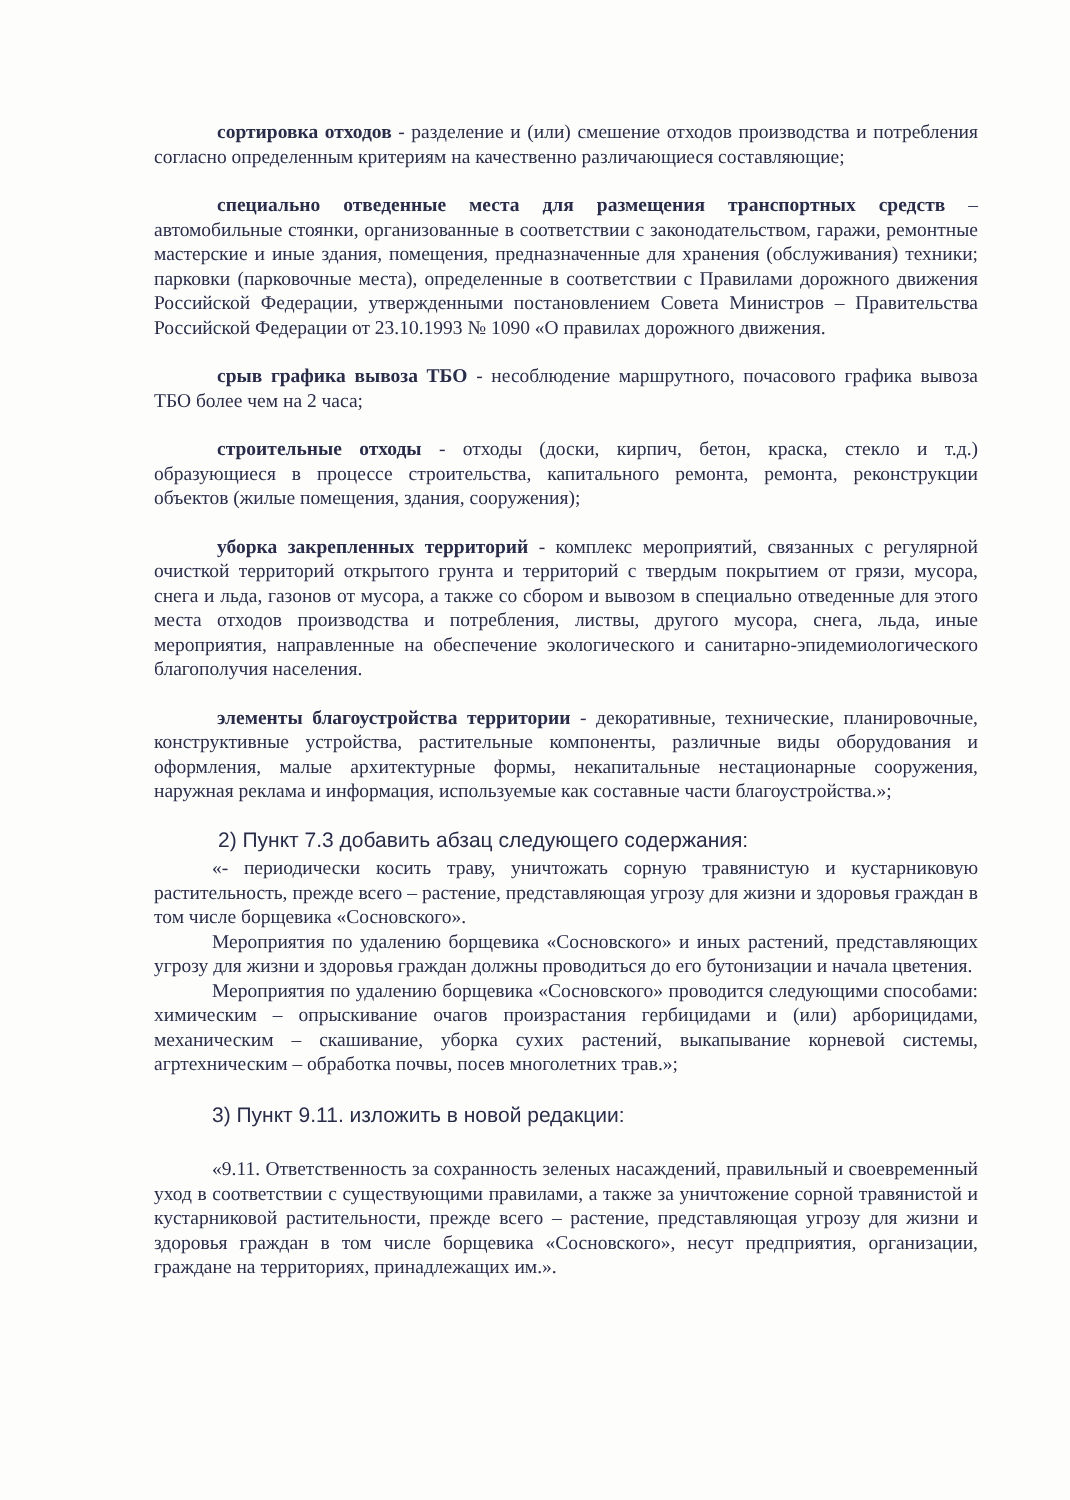сортировка отходов - разделение и (или) смешение отходов производства и потребления согласно определенным критериям на качественно различающиеся составляющие;
специально отведенные места для размещения транспортных средств – автомобильные стоянки, организованные в соответствии с законодательством, гаражи, ремонтные мастерские и иные здания, помещения, предназначенные для хранения (обслуживания) техники; парковки (парковочные места), определенные в соответствии с Правилами дорожного движения Российской Федерации, утвержденными постановлением Совета Министров – Правительства Российской Федерации от 23.10.1993 № 1090 «О правилах дорожного движения.
срыв графика вывоза ТБО - несоблюдение маршрутного, почасового графика вывоза ТБО более чем на 2 часа;
строительные отходы - отходы (доски, кирпич, бетон, краска, стекло и т.д.) образующиеся в процессе строительства, капитального ремонта, ремонта, реконструкции объектов (жилые помещения, здания, сооружения);
уборка закрепленных территорий - комплекс мероприятий, связанных с регулярной очисткой территорий открытого грунта и территорий с твердым покрытием от грязи, мусора, снега и льда, газонов от мусора, а также со сбором и вывозом в специально отведенные для этого места отходов производства и потребления, листвы, другого мусора, снега, льда, иные мероприятия, направленные на обеспечение экологического и санитарно-эпидемиологического благополучия населения.
элементы благоустройства территории - декоративные, технические, планировочные, конструктивные устройства, растительные компоненты, различные виды оборудования и оформления, малые архитектурные формы, некапитальные нестационарные сооружения, наружная реклама и информация, используемые как составные части благоустройства.»;
2) Пункт 7.3 добавить абзац следующего содержания:
«- периодически косить траву, уничтожать сорную травянистую и кустарниковую растительность, прежде всего – растение, представляющая угрозу для жизни и здоровья граждан в том числе борщевика «Сосновского».
Мероприятия по удалению борщевика «Сосновского» и иных растений, представляющих угрозу для жизни и здоровья граждан должны проводиться до его бутонизации и начала цветения.
Мероприятия по удалению борщевика «Сосновского» проводится следующими способами: химическим – опрыскивание очагов произрастания гербицидами и (или) арборицидами, механическим – скашивание, уборка сухих растений, выкапывание корневой системы, агртехническим – обработка почвы, посев многолетних трав.»;
3) Пункт 9.11. изложить в новой редакции:
«9.11. Ответственность за сохранность зеленых насаждений, правильный и своевременный уход в соответствии с существующими правилами, а также за уничтожение сорной травянистой и кустарниковой растительности, прежде всего – растение, представляющая угрозу для жизни и здоровья граждан в том числе борщевика «Сосновского», несут предприятия, организации, граждане на территориях, принадлежащих им.».